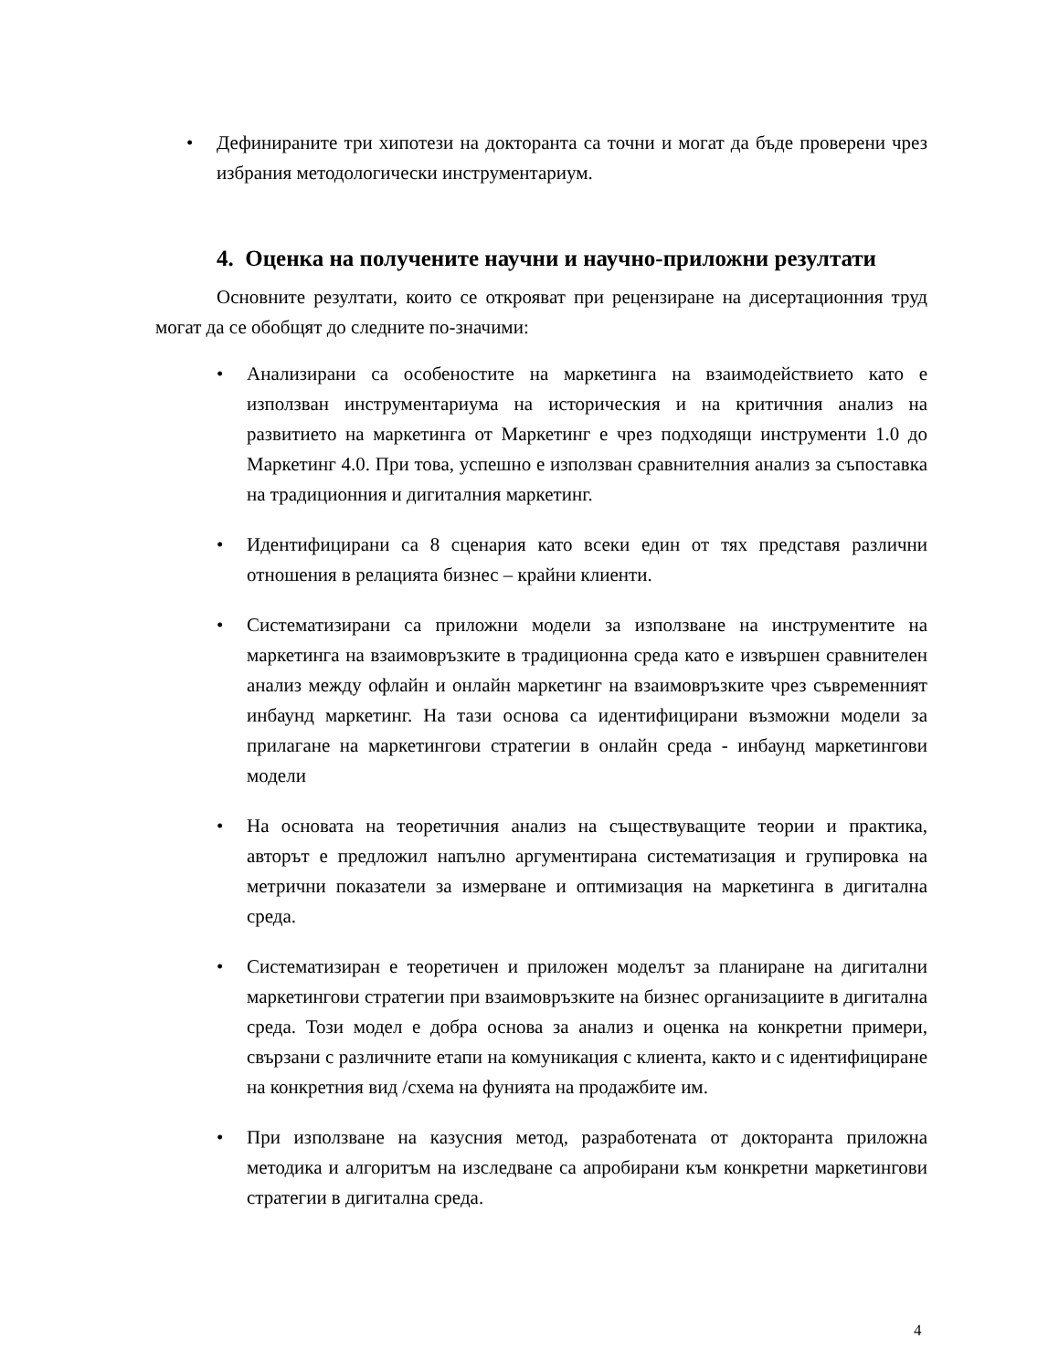• Дефинираните три хипотези на докторанта са точни и могат да бъде проверени чрез избрания методологически инструментариум.
4. Оценка на получените научни и научно-приложни резултати
Основните резултати, които се открояват при рецензиране на дисертационния труд могат да се обобщят до следните по-значими:
• Анализирани са особеностите на маркетинга на взаимодействието като е използван инструментариума на историческия и на критичния анализ на развитието на маркетинга от Маркетинг е чрез подходящи инструменти 1.0 до Маркетинг 4.0. При това, успешно е използван сравнителния анализ за съпоставка на традиционния и дигиталния маркетинг.
• Идентифицирани са 8 сценария като всеки един от тях представя различни отношения в релацията бизнес – крайни клиенти.
• Систематизирани са приложни модели за използване на инструментите на маркетинга на взаимовръзките в традиционна среда като е извършен сравнителен анализ между офлайн и онлайн маркетинг на взаимовръзките чрез съвременният инбаунд маркетинг. На тази основа са идентифицирани възможни модели за прилагане на маркетингови стратегии в онлайн среда - инбаунд маркетингови модели
• На основата на теоретичния анализ на съществуващите теории и практика, авторът е предложил напълно аргументирана систематизация и групировка на метрични показатели за измерване и оптимизация на маркетинга в дигитална среда.
• Систематизиран е теоретичен и приложен моделът за планиране на дигитални маркетингови стратегии при взаимовръзките на бизнес организациите в дигитална среда. Този модел е добра основа за анализ и оценка на конкретни примери, свързани с различните етапи на комуникация с клиента, както и с идентифициране на конкретния вид /схема на фунията на продажбите им.
• При използване на казусния метод, разработената от докторанта приложна методика и алгоритъм на изследване са апробирани към конкретни маркетингови стратегии в дигитална среда.
4